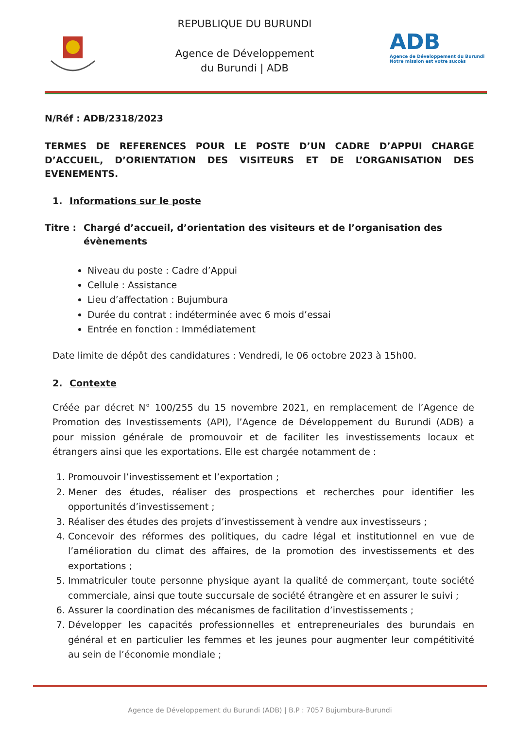REPUBLIQUE DU BURUNDI
Agence de Développement
du Burundi | ADB
ADB
Agence de Développement du Burundi
Notre mission est votre succès
N/Réf : ADB/2318/2023
TERMES DE REFERENCES POUR LE POSTE D’UN CADRE D’APPUI CHARGE D’ACCUEIL, D’ORIENTATION DES VISITEURS ET DE L’ORGANISATION DES EVENEMENTS.
1. Informations sur le poste
Titre : Chargé d’accueil, d’orientation des visiteurs et de l’organisation des évènements
Niveau du poste : Cadre d’Appui
Cellule : Assistance
Lieu d’affectation : Bujumbura
Durée du contrat : indéterminée avec 6 mois d’essai
Entrée en fonction : Immédiatement
Date limite de dépôt des candidatures : Vendredi, le 06 octobre 2023 à 15h00.
2. Contexte
Créée par décret N° 100/255 du 15 novembre 2021, en remplacement de l’Agence de Promotion des Investissements (API), l’Agence de Développement du Burundi (ADB) a pour mission générale de promouvoir et de faciliter les investissements locaux et étrangers ainsi que les exportations. Elle est chargée notamment de :
1. Promouvoir l’investissement et l’exportation ;
2. Mener des études, réaliser des prospections et recherches pour identifier les opportunités d’investissement ;
3. Réaliser des études des projets d’investissement à vendre aux investisseurs ;
4. Concevoir des réformes des politiques, du cadre légal et institutionnel en vue de l’amélioration du climat des affaires, de la promotion des investissements et des exportations ;
5. Immatriculer toute personne physique ayant la qualité de commerçant, toute société commerciale, ainsi que toute succursale de société étrangère et en assurer le suivi ;
6. Assurer la coordination des mécanismes de facilitation d’investissements ;
7. Développer les capacités professionnelles et entrepreneuriales des burundais en général et en particulier les femmes et les jeunes pour augmenter leur compétitivité au sein de l’économie mondiale ;
Agence de Développement du Burundi (ADB) | B.P : 7057 Bujumbura-Burundi